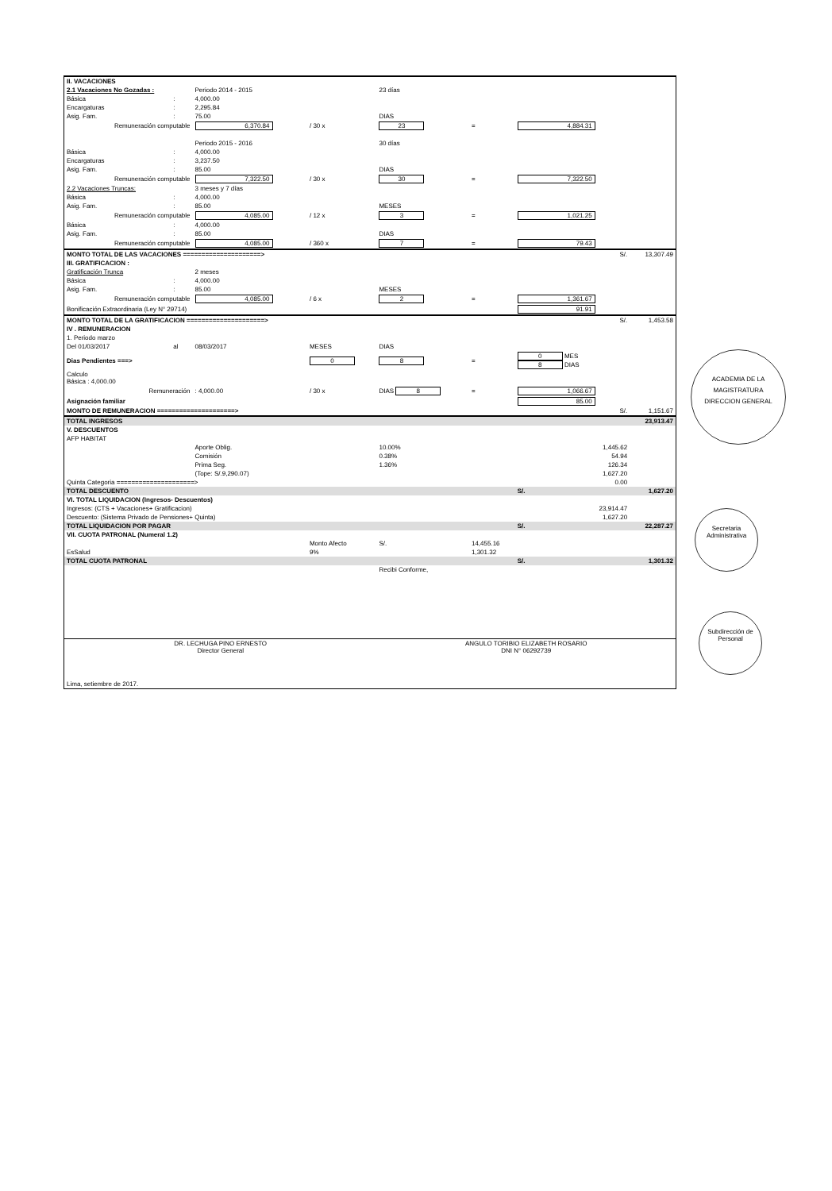| II. VACACIONES | | | | | | | |
| 2.1 Vacaciones No Gozadas : | | Periodo 2014 - 2015 | | 23 días | | | |
| Básica | : | 4,000.00 | | | | | |
| Encargaturas | : | 2,295.84 | | | | | |
| Asig. Fam. | : | 75.00 | | DIAS | | | |
| Remuneración computable | | 6,370.84 | / 30 x | 23 | = | 4,884.31 | |
| | | Periodo 2015 - 2016 | | 30 días | | | |
| Básica | : | 4,000.00 | | | | | |
| Encargaturas | : | 3,237.50 | | | | | |
| Asig. Fam. | : | 85.00 | | DIAS | | | |
| Remuneración computable | | 7,322.50 | / 30 x | 30 | = | 7,322.50 | |
| 2.2 Vacaciones Truncas: | | 3 meses y 7 días | | | | | |
| Básica | : | 4,000.00 | | | | | |
| Asig. Fam. | : | 85.00 | | MESES | | | |
| Remuneración computable | | 4,085.00 | / 12 x | 3 | = | 1,021.25 | |
| Básica | : | 4,000.00 | | | | | |
| Asig. Fam. | : | 85.00 | | DIAS | | | |
| Remuneración computable | | 4,085.00 | / 360 x | 7 | = | 79.43 | |
| MONTO TOTAL DE LAS VACACIONES =====================> | | | | | | S/. | 13,307.49 |
| III. GRATIFICACION : | | | | | | | |
| Gratificación Trunca | | 2 meses | | | | | |
| Básica | : | 4,000.00 | | | | | |
| Asig. Fam. | : | 85.00 | | MESES | | | |
| Remuneración computable | | 4,085.00 | / 6 x | 2 | = | 1,361.67 | |
| Bonificación Extraordinaria (Ley N° 29714) | | | | | | 91.91 | |
| MONTO TOTAL DE LA GRATIFICACION =====================> | | | | | | S/. | 1,453.58 |
| IV . REMUNERACION | | | | | | | |
| 1. Periodo marzo | | | | | | | |
| Del 01/03/2017 | al | 08/03/2017 | MESES | DIAS | | | |
| Dias Pendientes ===> | | | 0 | 8 | = | 0 MES 8 DIAS | |
| Calculo Básica : 4,000.00 | | | | | | | |
| Remuneración | | : 4,000.00 | / 30 x | DIAS 8 | = | 1,066.67 | |
| Asignación familiar | | | | | | 85.00 | |
| MONTO DE REMUNERACION =====================> | | | | | | S/. | 1,151.67 |
| TOTAL INGRESOS | | | | | | | 23,913.47 |
| V. DESCUENTOS | | | | | | | |
| AFP HABITAT | | | | | | | |
| | | Aporte Oblig. | | 10.00% | | 1,445.62 | |
| | | Comisión | | 0.38% | | 54.94 | |
| | | Prima Seg. | | 1.36% | | 126.34 | |
| | | (Tope: S/.9,290.07) | | | | 1,627.20 | |
| Quinta Categoria =====================> | | | | | | 0.00 | |
| TOTAL DESCUENTO | | | | | | S/. | 1,627.20 |
| VI. TOTAL LIQUIDACION (Ingresos- Descuentos) | | | | | | | |
| Ingresos: (CTS + Vacaciones+ Gratificacion) | | | | | | 23,914.47 | |
| Descuento: (Sistema Privado de Pensiones+ Quinta) | | | | | | 1,627.20 | |
| TOTAL LIQUIDACION POR PAGAR | | | | | | S/. | 22,287.27 |
| VII. CUOTA PATRONAL (Numeral 1.2) | | | | | | | |
| | | | Monto Afecto | S/. | 14,455.16 | | |
| EsSalud | | | 9% | | 1,301.32 | | |
| TOTAL CUOTA PATRONAL | | | | | | S/. | 1,301.32 |
| | | | | Recibi Conforme, | | | |
| DR. LECHUGA PINO ERNESTO Director General | | | | ANGULO TORIBIO ELIZABETH ROSARIO DNI N° 06292739 | | | |
| Lima, setiembre de 2017. | | | | | | | |
ACADEMIA DE LA MAGISTRATURA
DIRECCION GENERAL
Secretaria Administrativa
Subdirección de Personal